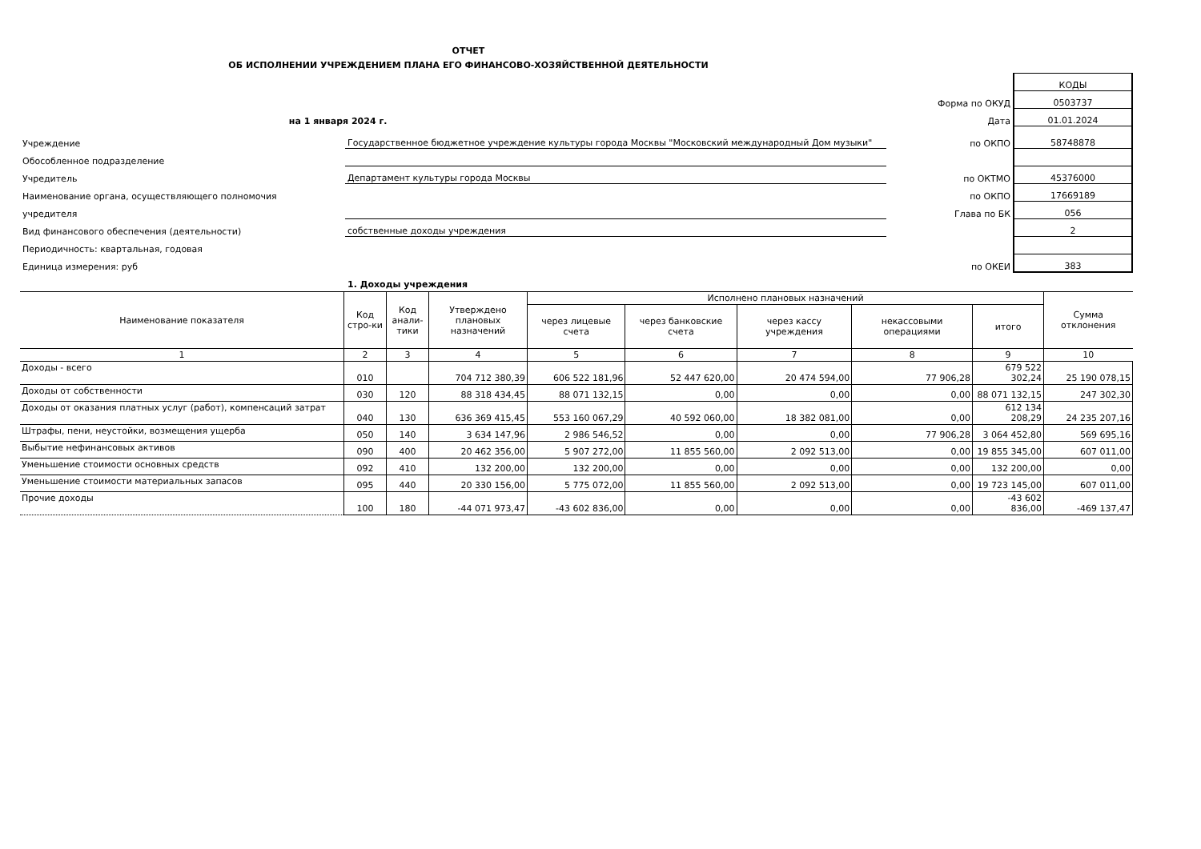ОТЧЕТ
ОБ ИСПОЛНЕНИИ УЧРЕЖДЕНИЕМ ПЛАНА ЕГО ФИНАНСОВО-ХОЗЯЙСТВЕННОЙ ДЕЯТЕЛЬНОСТИ
| | | | | КОДЫ |
| | | | Форма по ОКУД | 0503737 |
| на 1 января 2024 г. | | | Дата | 01.01.2024 |
| Учреждение | Государственное бюджетное учреждение культуры города Москвы "Московский международный Дом музыки" | | по ОКПО | 58748878 |
| Обособленное подразделение | | | | |
| Учредитель | Департамент культуры города Москвы | | по ОКТМО | 45376000 |
| Наименование органа, осуществляющего полномочия | | | по ОКПО | 17669189 |
| учредителя | | | Глава по БК | 056 |
| Вид финансового обеспечения (деятельности) | собственные доходы учреждения | | | 2 |
| Периодичность: квартальная, годовая | | | | |
| Единица измерения: руб | | | по ОКЕИ | 383 |
| | 1. Доходы учреждения | | | |
| Наименование показателя | Код стро-ки | Код анали-тики | Утверждено плановых назначений | Исполнено плановых назначений | | | | | Сумма отклонения |
| --- | --- | --- | --- | --- | --- | --- | --- | --- | --- |
| | | | | через лицевые счета | через банковские счета | через кассу учреждения | некассовыми операциями | итого | |
| 1 | 2 | 3 | 4 | 5 | 6 | 7 | 8 | 9 | 10 |
| Доходы - всего | 010 | | 704 712 380,39 | 606 522 181,96 | 52 447 620,00 | 20 474 594,00 | 77 906,28 | 679 522 302,24 | 25 190 078,15 |
| Доходы от собственности | 030 | 120 | 88 318 434,45 | 88 071 132,15 | 0,00 | 0,00 | 0,00 | 88 071 132,15 | 247 302,30 |
| Доходы от оказания платных услуг (работ), компенсаций затрат | 040 | 130 | 636 369 415,45 | 553 160 067,29 | 40 592 060,00 | 18 382 081,00 | 0,00 | 612 134 208,29 | 24 235 207,16 |
| Штрафы, пени, неустойки, возмещения ущерба | 050 | 140 | 3 634 147,96 | 2 986 546,52 | 0,00 | 0,00 | 77 906,28 | 3 064 452,80 | 569 695,16 |
| Выбытие нефинансовых активов | 090 | 400 | 20 462 356,00 | 5 907 272,00 | 11 855 560,00 | 2 092 513,00 | 0,00 | 19 855 345,00 | 607 011,00 |
| Уменьшение стоимости основных средств | 092 | 410 | 132 200,00 | 132 200,00 | 0,00 | 0,00 | 0,00 | 132 200,00 | 0,00 |
| Уменьшение стоимости материальных запасов | 095 | 440 | 20 330 156,00 | 5 775 072,00 | 11 855 560,00 | 2 092 513,00 | 0,00 | 19 723 145,00 | 607 011,00 |
| Прочие доходы | 100 | 180 | -44 071 973,47 | -43 602 836,00 | 0,00 | 0,00 | 0,00 | -43 602 836,00 | -469 137,47 |